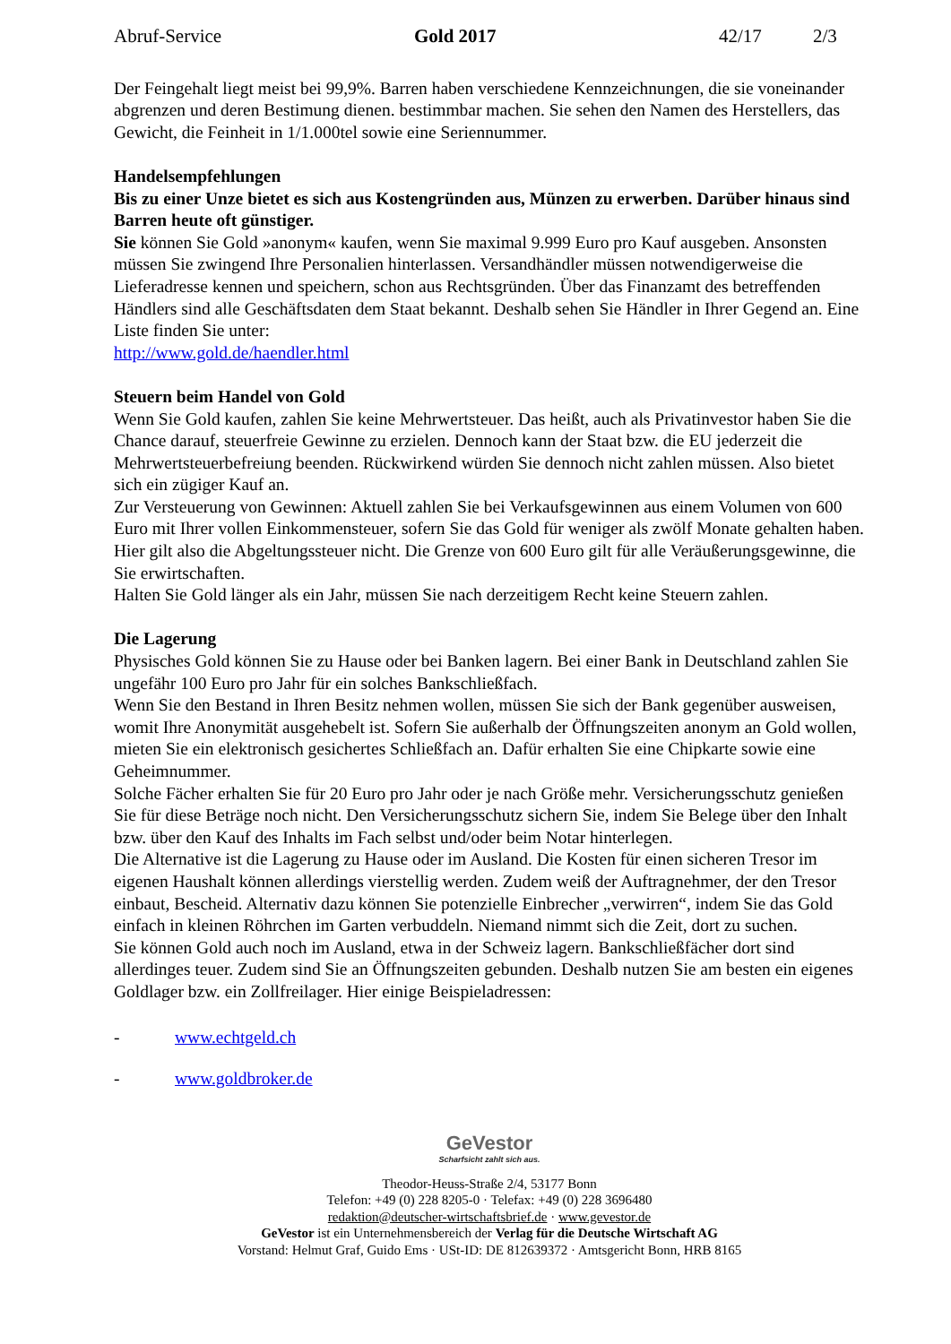Abruf-Service Gold 2017 42/17 2/3
Der Feingehalt liegt meist bei 99,9%. Barren haben verschiedene Kennzeichnungen, die sie voneinander abgrenzen und deren Bestimung dienen. bestimmbar machen. Sie sehen den Namen des Herstellers, das Gewicht, die Feinheit in 1/1.000tel sowie eine Seriennummer.
Handelsempfehlungen
Bis zu einer Unze bietet es sich aus Kostengründen aus, Münzen zu erwerben. Darüber hinaus sind Barren heute oft günstiger.
Sie können Sie Gold »anonym« kaufen, wenn Sie maximal 9.999 Euro pro Kauf ausgeben. Ansonsten müssen Sie zwingend Ihre Personalien hinterlassen. Versandhändler müssen notwendigerweise die Lieferadresse kennen und speichern, schon aus Rechtsgründen. Über das Finanzamt des betreffenden Händlers sind alle Geschäftsdaten dem Staat bekannt. Deshalb sehen Sie Händler in Ihrer Gegend an. Eine Liste finden Sie unter:
http://www.gold.de/haendler.html
Steuern beim Handel von Gold
Wenn Sie Gold kaufen, zahlen Sie keine Mehrwertsteuer. Das heißt, auch als Privatinvestor haben Sie die Chance darauf, steuerfreie Gewinne zu erzielen. Dennoch kann der Staat bzw. die EU jederzeit die Mehrwertsteuerbefreiung beenden. Rückwirkend würden Sie dennoch nicht zahlen müssen. Also bietet sich ein zügiger Kauf an.
Zur Versteuerung von Gewinnen: Aktuell zahlen Sie bei Verkaufsgewinnen aus einem Volumen von 600 Euro mit Ihrer vollen Einkommensteuer, sofern Sie das Gold für weniger als zwölf Monate gehalten haben. Hier gilt also die Abgeltungssteuer nicht. Die Grenze von 600 Euro gilt für alle Veräußerungsgewinne, die Sie erwirtschaften.
Halten Sie Gold länger als ein Jahr, müssen Sie nach derzeitigem Recht keine Steuern zahlen.
Die Lagerung
Physisches Gold können Sie zu Hause oder bei Banken lagern. Bei einer Bank in Deutschland zahlen Sie ungefähr 100 Euro pro Jahr für ein solches Bankschließfach.
Wenn Sie den Bestand in Ihren Besitz nehmen wollen, müssen Sie sich der Bank gegenüber ausweisen, womit Ihre Anonymität ausgehebelt ist. Sofern Sie außerhalb der Öffnungszeiten anonym an Gold wollen, mieten Sie ein elektronisch gesichertes Schließfach an. Dafür erhalten Sie eine Chipkarte sowie eine Geheimnummer.
Solche Fächer erhalten Sie für 20 Euro pro Jahr oder je nach Größe mehr. Versicherungsschutz genießen Sie für diese Beträge noch nicht. Den Versicherungsschutz sichern Sie, indem Sie Belege über den Inhalt bzw. über den Kauf des Inhalts im Fach selbst und/oder beim Notar hinterlegen.
Die Alternative ist die Lagerung zu Hause oder im Ausland. Die Kosten für einen sicheren Tresor im eigenen Haushalt können allerdings vierstellig werden. Zudem weiß der Auftragnehmer, der den Tresor einbaut, Bescheid. Alternativ dazu können Sie potenzielle Einbrecher „verwirren“, indem Sie das Gold einfach in kleinen Röhrchen im Garten verbuddeln. Niemand nimmt sich die Zeit, dort zu suchen.
Sie können Gold auch noch im Ausland, etwa in der Schweiz lagern. Bankschließfächer dort sind allerdinges teuer. Zudem sind Sie an Öffnungszeiten gebunden. Deshalb nutzen Sie am besten ein eigenes Goldlager bzw. ein Zollfreilager. Hier einige Beispieladressen:
- www.echtgeld.ch
- www.goldbroker.de
GeVestor
Scharfsicht zahlt sich aus.
Theodor-Heuss-Straße 2/4, 53177 Bonn
Telefon: +49 (0) 228 8205-0 · Telefax: +49 (0) 228 3696480
redaktion@deutscher-wirtschaftsbrief.de · www.gevestor.de
GeVestor ist ein Unternehmensbereich der Verlag für die Deutsche Wirtschaft AG
Vorstand: Helmut Graf, Guido Ems · USt-ID: DE 812639372 · Amtsgericht Bonn, HRB 8165